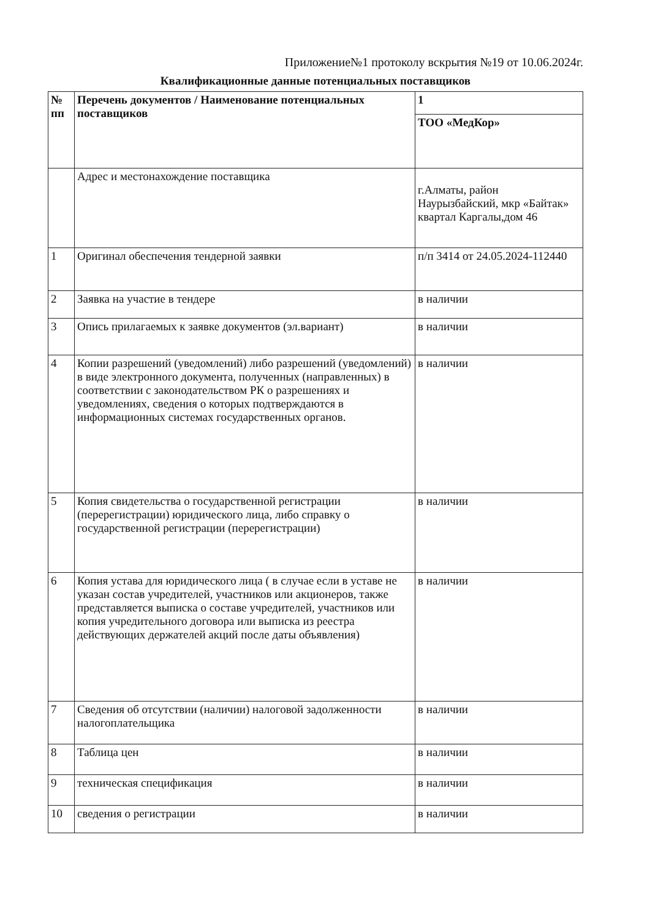Приложение№1 протоколу вскрытия №19 от 10.06.2024г.
Квалификационные данные потенциальных поставщиков
| № пп | Перечень документов / Наименование потенциальных поставщиков | 1 |
| --- | --- | --- |
| | | ТОО «МедКор» |
| | Адрес и местонахождение поставщика | г.Алматы, район Наурызбайский, мкр «Байтак» квартал Каргалы,дом 46 |
| 1 | Оригинал обеспечения тендерной заявки | п/п 3414 от 24.05.2024-112440 |
| 2 | Заявка на участие в тендере | в наличии |
| 3 | Опись прилагаемых к заявке документов (эл.вариант) | в наличии |
| 4 | Копии разрешений (уведомлений) либо разрешений (уведомлений) в виде электронного документа, полученных (направленных) в соответствии с законодательством РК о разрешениях и уведомлениях, сведения о которых подтверждаются в информационных системах государственных органов. | в наличии |
| 5 | Копия свидетельства о государственной регистрации (перерегистрации) юридического лица, либо справку о государственной регистрации (перерегистрации) | в наличии |
| 6 | Копия устава для юридического лица ( в случае если в уставе не указан состав учредителей, участников или акционеров, также представляется выписка о составе учредителей, участников или копия учредительного договора или выписка из реестра действующих держателей акций после даты объявления) | в наличии |
| 7 | Сведения об отсутствии (наличии) налоговой задолженности налогоплательщика | в наличии |
| 8 | Таблица цен | в наличии |
| 9 | техническая спецификация | в наличии |
| 10 | сведения о регистрации | в наличии |